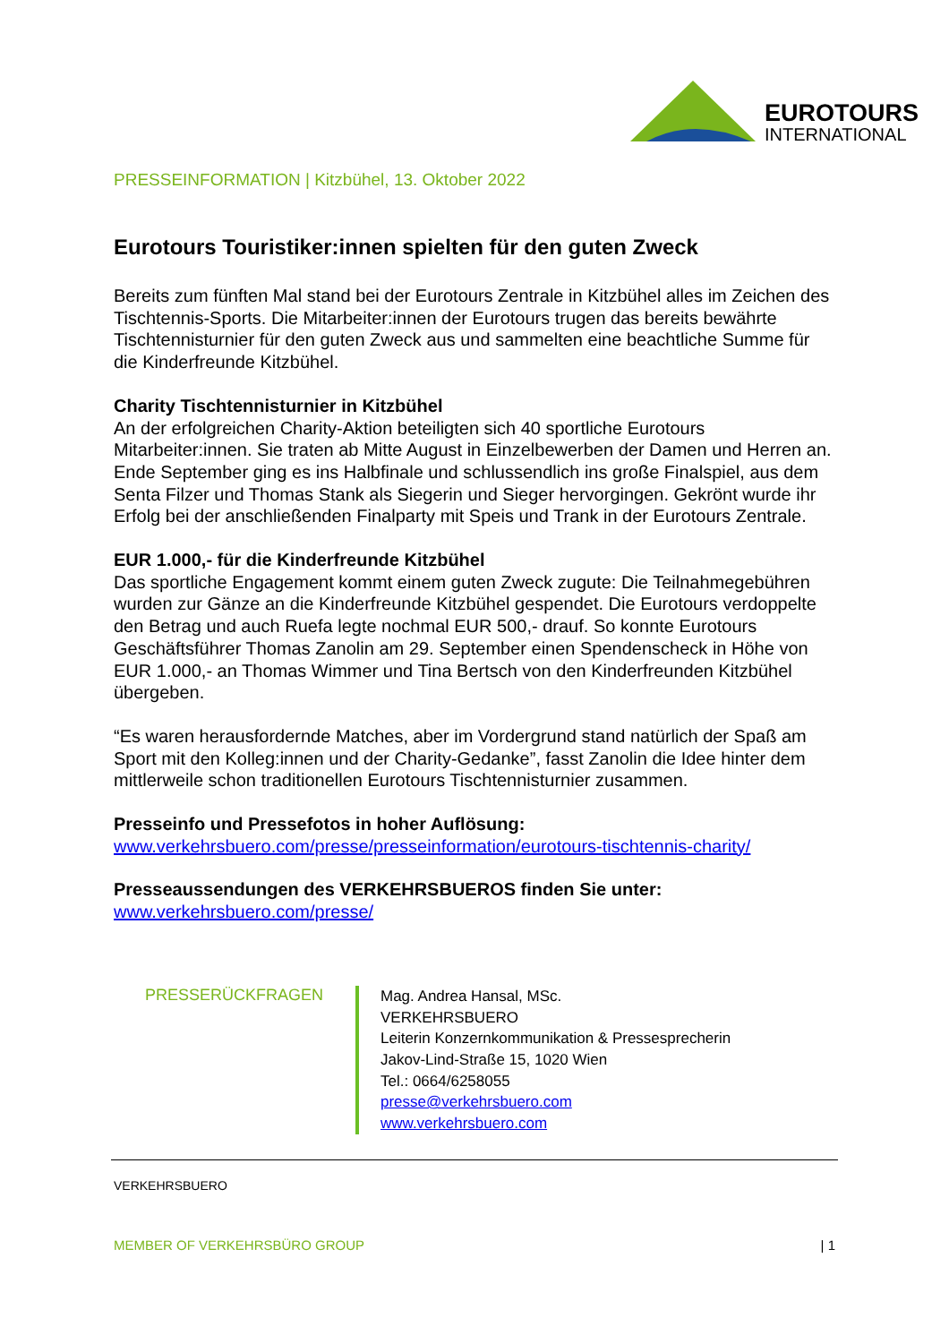EUROTOURS
INTERNATIONAL
PRESSEINFORMATION | Kitzbühel, 13. Oktober 2022
Eurotours Touristiker:innen spielten für den guten Zweck
Bereits zum fünften Mal stand bei der Eurotours Zentrale in Kitzbühel alles im Zeichen des Tischtennis-Sports. Die Mitarbeiter:innen der Eurotours trugen das bereits bewährte Tischtennisturnier für den guten Zweck aus und sammelten eine beachtliche Summe für die Kinderfreunde Kitzbühel.
Charity Tischtennisturnier in Kitzbühel
An der erfolgreichen Charity-Aktion beteiligten sich 40 sportliche Eurotours Mitarbeiter:innen. Sie traten ab Mitte August in Einzelbewerben der Damen und Herren an. Ende September ging es ins Halbfinale und schlussendlich ins große Finalspiel, aus dem Senta Filzer und Thomas Stank als Siegerin und Sieger hervorgingen. Gekrönt wurde ihr Erfolg bei der anschließenden Finalparty mit Speis und Trank in der Eurotours Zentrale.
EUR 1.000,- für die Kinderfreunde Kitzbühel
Das sportliche Engagement kommt einem guten Zweck zugute: Die Teilnahmegebühren wurden zur Gänze an die Kinderfreunde Kitzbühel gespendet. Die Eurotours verdoppelte den Betrag und auch Ruefa legte nochmal EUR 500,- drauf. So konnte Eurotours Geschäftsführer Thomas Zanolin am 29. September einen Spendenscheck in Höhe von EUR 1.000,- an Thomas Wimmer und Tina Bertsch von den Kinderfreunden Kitzbühel übergeben.
“Es waren herausfordernde Matches, aber im Vordergrund stand natürlich der Spaß am Sport mit den Kolleg:innen und der Charity-Gedanke”, fasst Zanolin die Idee hinter dem mittlerweile schon traditionellen Eurotours Tischtennisturnier zusammen.
Presseinfo und Pressefotos in hoher Auflösung:
www.verkehrsbuero.com/presse/presseinformation/eurotours-tischtennis-charity/
Presseaussendungen des VERKEHRSBUEROS finden Sie unter: www.verkehrsbuero.com/presse/
PRESSERÜCKFRAGEN
Mag. Andrea Hansal, MSc.
VERKEHRSBUERO
Leiterin Konzernkommunikation & Pressesprecherin
Jakov-Lind-Straße 15, 1020 Wien
Tel.: 0664/6258055
presse@verkehrsbuero.com
www.verkehrsbuero.com
VERKEHRSBUERO
MEMBER OF VERKEHRSBÜRO GROUP | 1